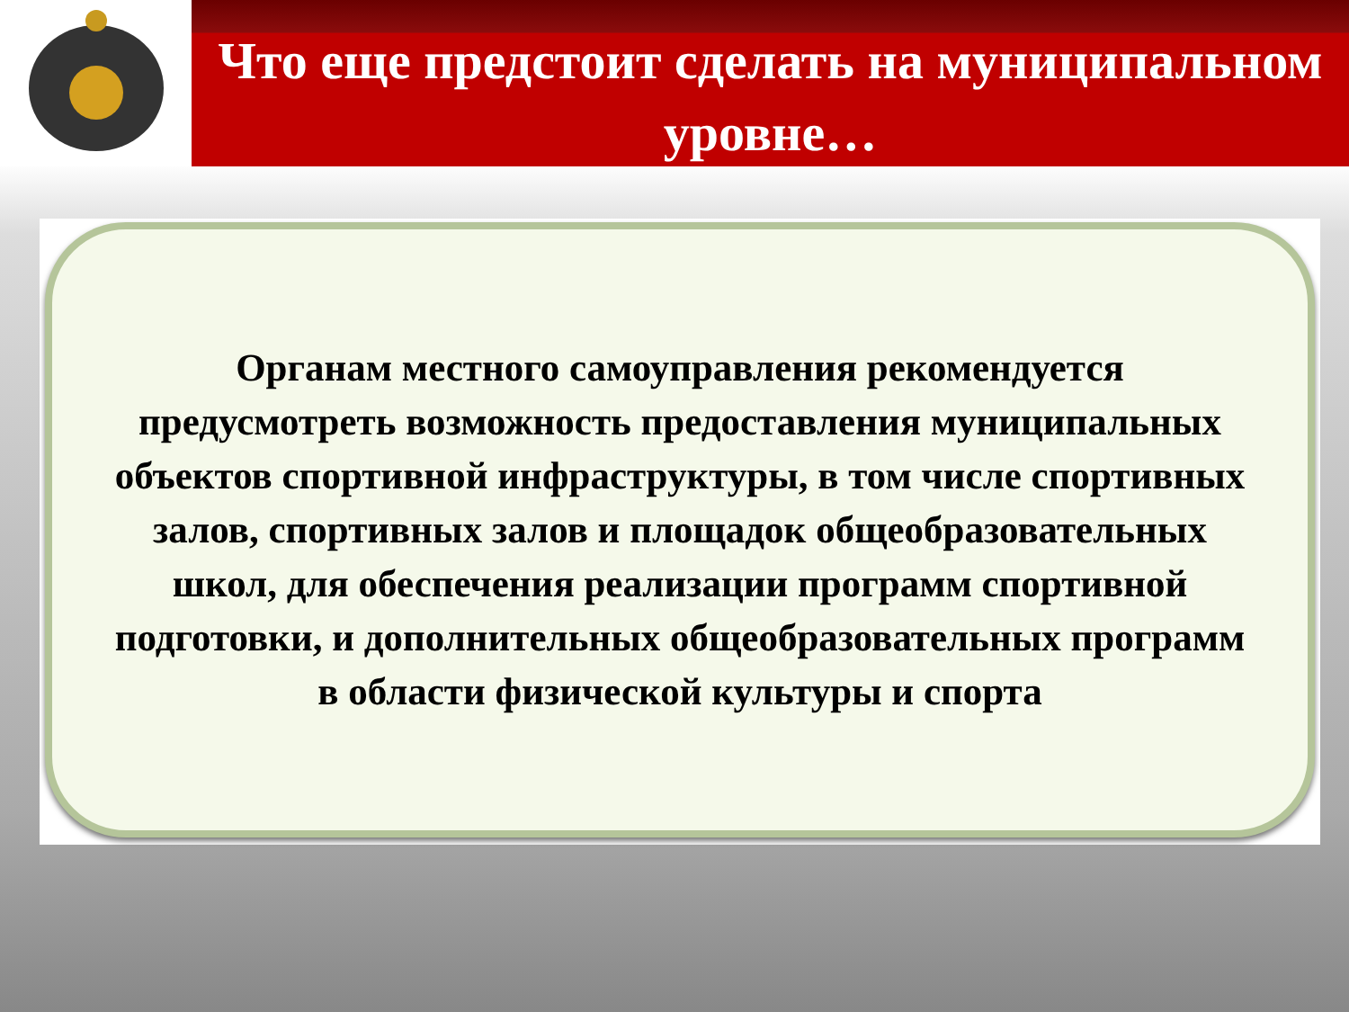Что еще предстоит сделать на муниципальном уровне…
Органам местного самоуправления рекомендуется предусмотреть возможность предоставления муниципальных объектов спортивной инфраструктуры, в том числе спортивных залов, спортивных залов и площадок общеобразовательных школ, для обеспечения реализации программ спортивной подготовки, и дополнительных общеобразовательных программ в области физической культуры и спорта